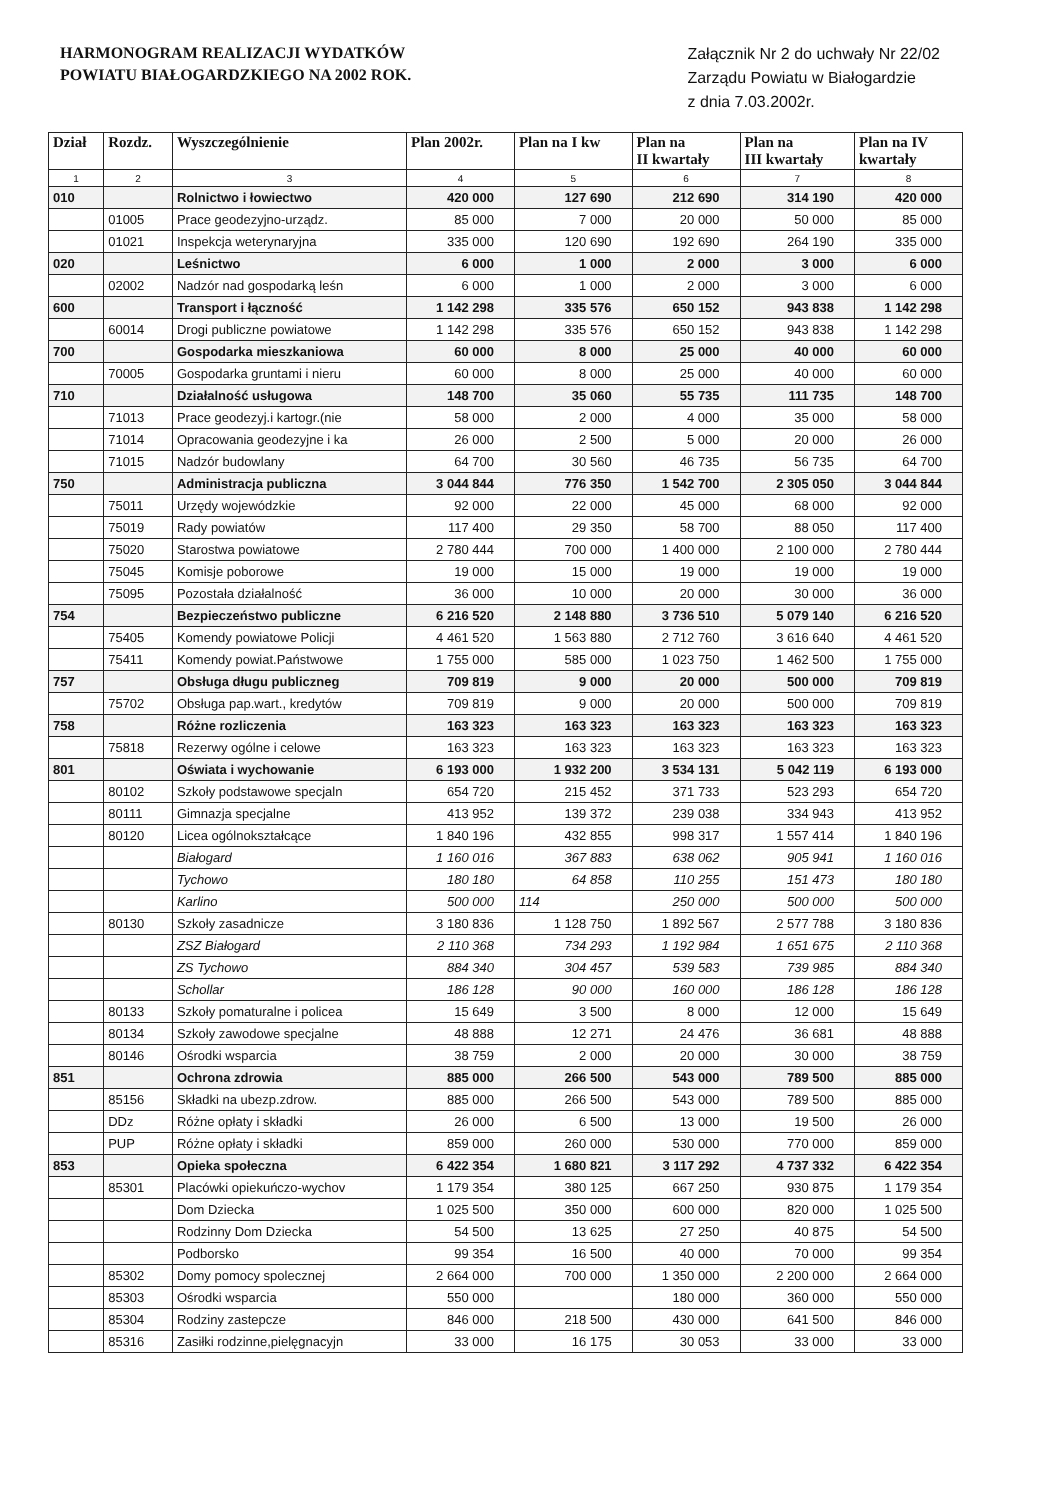HARMONOGRAM REALIZACJI WYDATKÓW
POWIATU BIAŁOGARDZKIEGO NA 2002 ROK.
Załącznik Nr 2 do uchwały Nr 22/02
Zarządu Powiatu w Białogardzie
z dnia 7.03.2002r.
| Dział | Rozdz. | Wyszczególnienie | Plan 2002r. | Plan na I kw | Plan na II kwartały | Plan na III kwartały | Plan na IV kwartały |
| --- | --- | --- | --- | --- | --- | --- | --- |
| 1 | 2 | 3 | 4 | 5 | 6 | 7 | 8 |
| 010 | | Rolnictwo i łowiectwo | 420 000 | 127 690 | 212 690 | 314 190 | 420 000 |
| | 01005 | Prace geodezyjno-urządz. | 85 000 | 7 000 | 20 000 | 50 000 | 85 000 |
| | 01021 | Inspekcja weterynaryjna | 335 000 | 120 690 | 192 690 | 264 190 | 335 000 |
| 020 | | Leśnictwo | 6 000 | 1 000 | 2 000 | 3 000 | 6 000 |
| | 02002 | Nadzór nad gospodarką leśn | 6 000 | 1 000 | 2 000 | 3 000 | 6 000 |
| 600 | | Transport i łączność | 1 142 298 | 335 576 | 650 152 | 943 838 | 1 142 298 |
| | 60014 | Drogi publiczne powiatowe | 1 142 298 | 335 576 | 650 152 | 943 838 | 1 142 298 |
| 700 | | Gospodarka mieszkaniowa | 60 000 | 8 000 | 25 000 | 40 000 | 60 000 |
| | 70005 | Gospodarka gruntami i nieru | 60 000 | 8 000 | 25 000 | 40 000 | 60 000 |
| 710 | | Działalność usługowa | 148 700 | 35 060 | 55 735 | 111 735 | 148 700 |
| | 71013 | Prace geodezyj.i kartogr.(nie | 58 000 | 2 000 | 4 000 | 35 000 | 58 000 |
| | 71014 | Opracowania geodezyjne i ka | 26 000 | 2 500 | 5 000 | 20 000 | 26 000 |
| | 71015 | Nadzór budowlany | 64 700 | 30 560 | 46 735 | 56 735 | 64 700 |
| 750 | | Administracja publiczna | 3 044 844 | 776 350 | 1 542 700 | 2 305 050 | 3 044 844 |
| | 75011 | Urzędy wojewódzkie | 92 000 | 22 000 | 45 000 | 68 000 | 92 000 |
| | 75019 | Rady powiatów | 117 400 | 29 350 | 58 700 | 88 050 | 117 400 |
| | 75020 | Starostwa powiatowe | 2 780 444 | 700 000 | 1 400 000 | 2 100 000 | 2 780 444 |
| | 75045 | Komisje poborowe | 19 000 | 15 000 | 19 000 | 19 000 | 19 000 |
| | 75095 | Pozostała działalność | 36 000 | 10 000 | 20 000 | 30 000 | 36 000 |
| 754 | | Bezpieczeństwo publiczne | 6 216 520 | 2 148 880 | 3 736 510 | 5 079 140 | 6 216 520 |
| | 75405 | Komendy powiatowe Policji | 4 461 520 | 1 563 880 | 2 712 760 | 3 616 640 | 4 461 520 |
| | 75411 | Komendy powiat.Państwowe | 1 755 000 | 585 000 | 1 023 750 | 1 462 500 | 1 755 000 |
| 757 | | Obsługa długu publiczneg | 709 819 | 9 000 | 20 000 | 500 000 | 709 819 |
| | 75702 | Obsługa pap.wart., kredytów | 709 819 | 9 000 | 20 000 | 500 000 | 709 819 |
| 758 | | Różne rozliczenia | 163 323 | 163 323 | 163 323 | 163 323 | 163 323 |
| | 75818 | Rezerwy ogólne i celowe | 163 323 | 163 323 | 163 323 | 163 323 | 163 323 |
| 801 | | Oświata i wychowanie | 6 193 000 | 1 932 200 | 3 534 131 | 5 042 119 | 6 193 000 |
| | 80102 | Szkoły podstawowe specjaln | 654 720 | 215 452 | 371 733 | 523 293 | 654 720 |
| | 80111 | Gimnazja specjalne | 413 952 | 139 372 | 239 038 | 334 943 | 413 952 |
| | 80120 | Licea ogólnokształcące | 1 840 196 | 432 855 | 998 317 | 1 557 414 | 1 840 196 |
| | | Białogard | 1 160 016 | 367 883 | 638 062 | 905 941 | 1 160 016 |
| | | Tychowo | 180 180 | 64 858 | 110 255 | 151 473 | 180 180 |
| | | Karlino | 500 000 | 114 | 250 000 | 500 000 | 500 000 |
| | 80130 | Szkoły zasadnicze | 3 180 836 | 1 128 750 | 1 892 567 | 2 577 788 | 3 180 836 |
| | | ZSZ Białogard | 2 110 368 | 734 293 | 1 192 984 | 1 651 675 | 2 110 368 |
| | | ZS Tychowo | 884 340 | 304 457 | 539 583 | 739 985 | 884 340 |
| | | Schollar | 186 128 | 90 000 | 160 000 | 186 128 | 186 128 |
| | 80133 | Szkoły pomaturalne i policea | 15 649 | 3 500 | 8 000 | 12 000 | 15 649 |
| | 80134 | Szkoły zawodowe specjalne | 48 888 | 12 271 | 24 476 | 36 681 | 48 888 |
| | 80146 | Ośrodki wsparcia | 38 759 | 2 000 | 20 000 | 30 000 | 38 759 |
| 851 | | Ochrona zdrowia | 885 000 | 266 500 | 543 000 | 789 500 | 885 000 |
| | 85156 | Składki na ubezp.zdrow. | 885 000 | 266 500 | 543 000 | 789 500 | 885 000 |
| | DDz | Różne opłaty i składki | 26 000 | 6 500 | 13 000 | 19 500 | 26 000 |
| | PUP | Różne opłaty i składki | 859 000 | 260 000 | 530 000 | 770 000 | 859 000 |
| 853 | | Opieka społeczna | 6 422 354 | 1 680 821 | 3 117 292 | 4 737 332 | 6 422 354 |
| | 85301 | Placówki opiekuńczo-wychov | 1 179 354 | 380 125 | 667 250 | 930 875 | 1 179 354 |
| | | Dom Dziecka | 1 025 500 | 350 000 | 600 000 | 820 000 | 1 025 500 |
| | | Rodzinny Dom Dziecka | 54 500 | 13 625 | 27 250 | 40 875 | 54 500 |
| | | Podborsko | 99 354 | 16 500 | 40 000 | 70 000 | 99 354 |
| | 85302 | Domy pomocy spolecznej | 2 664 000 | 700 000 | 1 350 000 | 2 200 000 | 2 664 000 |
| | 85303 | Ośrodki wsparcia | 550 000 | | 180 000 | 360 000 | 550 000 |
| | 85304 | Rodziny zastepcze | 846 000 | 218 500 | 430 000 | 641 500 | 846 000 |
| | 85316 | Zasiłki rodzinne,pielęgnacyjn | 33 000 | 16 175 | 30 053 | 33 000 | 33 000 |